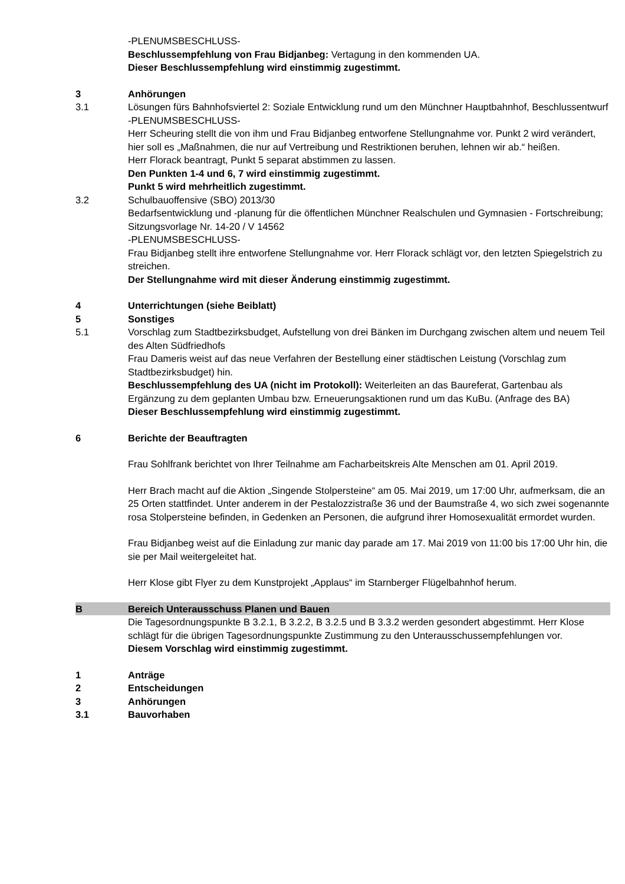-PLENUMSBESCHLUSS-
Beschlussempfehlung von Frau Bidjanbeg: Vertagung in den kommenden UA.
Dieser Beschlussempfehlung wird einstimmig zugestimmt.
3 Anhörungen
3.1 Lösungen fürs Bahnhofsviertel 2: Soziale Entwicklung rund um den Münchner Hauptbahnhof, Beschlussentwurf
-PLENUMSBESCHLUSS-
Herr Scheuring stellt die von ihm und Frau Bidjanbeg entworfene Stellungnahme vor. Punkt 2 wird verändert, hier soll es „Maßnahmen, die nur auf Vertreibung und Restriktionen beruhen, lehnen wir ab.“ heißen.
Herr Florack beantragt, Punkt 5 separat abstimmen zu lassen.
Den Punkten 1-4 und 6, 7 wird einstimmig zugestimmt.
Punkt 5 wird mehrheitlich zugestimmt.
3.2 Schulbauoffensive (SBO) 2013/30
Bedarfsentwicklung und -planung für die öffentlichen Münchner Realschulen und Gymnasien - Fortschreibung; Sitzungsvorlage Nr. 14-20 / V 14562
-PLENUMSBESCHLUSS-
Frau Bidjanbeg stellt ihre entworfene Stellungnahme vor. Herr Florack schlägt vor, den letzten Spiegelstrich zu streichen.
Der Stellungnahme wird mit dieser Änderung einstimmig zugestimmt.
4 Unterrichtungen (siehe Beiblatt)
5 Sonstiges
5.1 Vorschlag zum Stadtbezirksbudget, Aufstellung von drei Bänken im Durchgang zwischen altem und neuem Teil des Alten Südfriedhofs
Frau Dameris weist auf das neue Verfahren der Bestellung einer städtischen Leistung (Vorschlag zum Stadtbezirksbudget) hin.
Beschlussempfehlung des UA (nicht im Protokoll): Weiterleiten an das Baureferat, Gartenbau als Ergänzung zu dem geplanten Umbau bzw. Erneuerungsaktionen rund um das KuBu. (Anfrage des BA)
Dieser Beschlussempfehlung wird einstimmig zugestimmt.
6 Berichte der Beauftragten
Frau Sohlfrank berichtet von Ihrer Teilnahme am Facharbeitskreis Alte Menschen am 01. April 2019.
Herr Brach macht auf die Aktion „Singende Stolpersteine“ am 05. Mai 2019, um 17:00 Uhr, aufmerksam, die an 25 Orten stattfindet. Unter anderem in der Pestalozzistraße 36 und der Baumstraße 4, wo sich zwei sogenannte rosa Stolpersteine befinden, in Gedenken an Personen, die aufgrund ihrer Homosexualität ermordet wurden.
Frau Bidjanbeg weist auf die Einladung zur manic day parade am 17. Mai 2019 von 11:00 bis 17:00 Uhr hin, die sie per Mail weitergeleitet hat.
Herr Klose gibt Flyer zu dem Kunstprojekt „Applaus“ im Starnberger Flügelbahnhof herum.
B Bereich Unterausschuss Planen und Bauen
Die Tagesordnungspunkte B 3.2.1, B 3.2.2, B 3.2.5 und B 3.3.2 werden gesondert abgestimmt. Herr Klose schlägt für die übrigen Tagesordnungspunkte Zustimmung zu den Unterausschussempfehlungen vor.
Diesem Vorschlag wird einstimmig zugestimmt.
1 Anträge
2 Entscheidungen
3 Anhörungen
3.1 Bauvorhaben